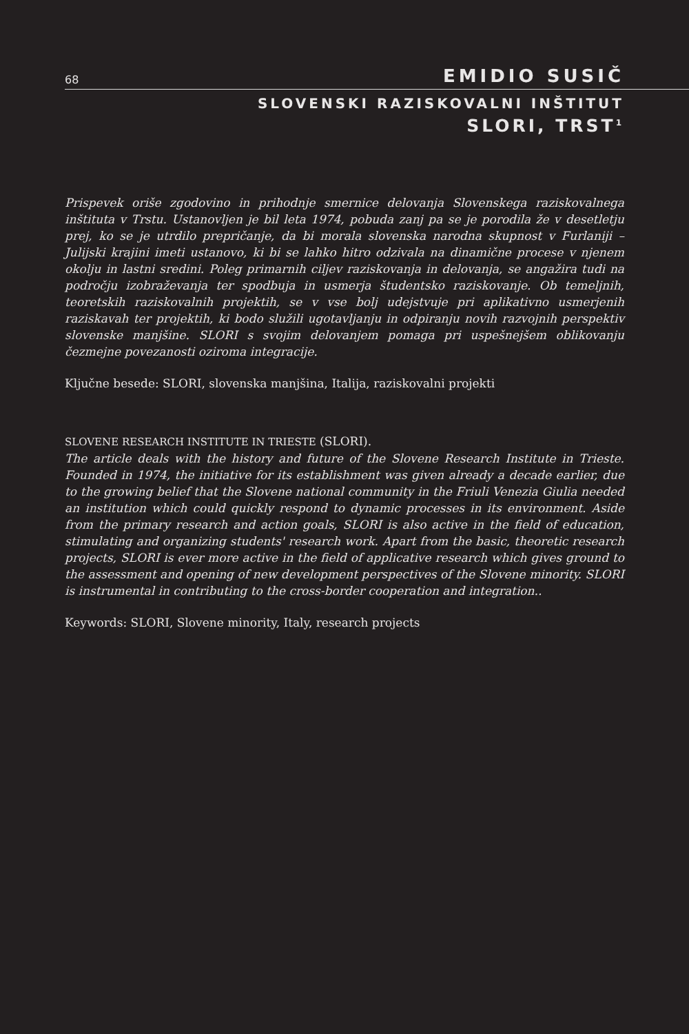68 EMIDIO SUSIČ
SLOVENSKI RAZISKOVALNI INŠTITUT
SLORI, TRST<sup>1</sup>
Prispevek oriše zgodovino in prihodnje smernice delovanja Slovenskega raziskovalnega inštituta v Trstu. Ustanovljen je bil leta 1974, pobuda zanj pa se je porodila že v desetletju prej, ko se je utrdilo prepričanje, da bi morala slovenska narodna skupnost v Furlaniji – Julijski krajini imeti ustanovo, ki bi se lahko hitro odzivala na dinamične procese v njenem okolju in lastni sredini. Poleg primarnih ciljev raziskovanja in delovanja, se angažira tudi na področju izobraževanja ter spodbuja in usmerja študentsko raziskovanje. Ob temeljnih, teoretskih raziskovalnih projektih, se v vse bolj udejstvuje pri aplikativno usmerjenih raziskavah ter projektih, ki bodo služili ugotavljanju in odpiranju novih razvojnih perspektiv slovenske manjšine. SLORI s svojim delovanjem pomaga pri uspešnejšem oblikovanju čezmejne povezanosti oziroma integracije.
Ključne besede: SLORI, slovenska manjšina, Italija, raziskovalni projekti
SLOVENE RESEARCH INSTITUTE IN TRIESTE (SLORI).
The article deals with the history and future of the Slovene Research Institute in Trieste. Founded in 1974, the initiative for its establishment was given already a decade earlier, due to the growing belief that the Slovene national community in the Friuli Venezia Giulia needed an institution which could quickly respond to dynamic processes in its environment. Aside from the primary research and action goals, SLORI is also active in the field of education, stimulating and organizing students' research work. Apart from the basic, theoretic research projects, SLORI is ever more active in the field of applicative research which gives ground to the assessment and opening of new development perspectives of the Slovene minority. SLORI is instrumental in contributing to the cross-border cooperation and integration..
Keywords: SLORI, Slovene minority, Italy, research projects